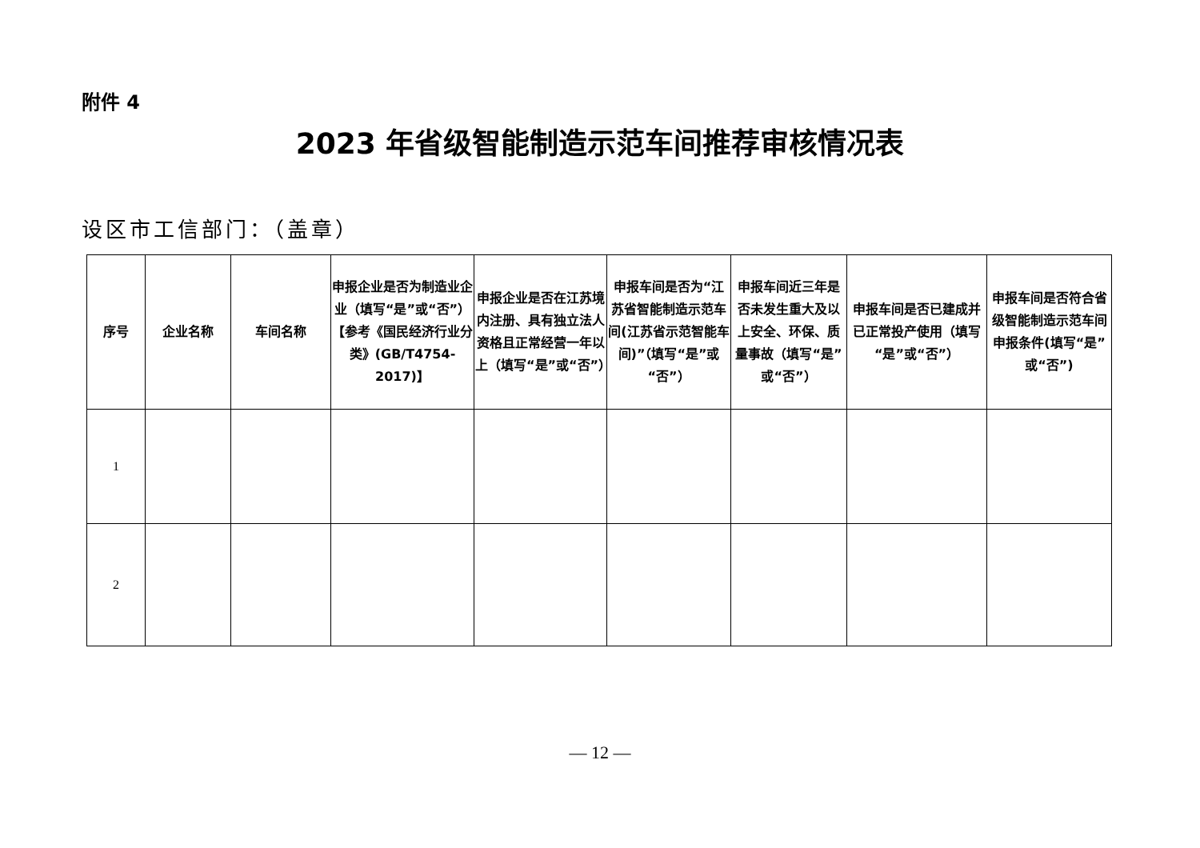附件 4
2023 年省级智能制造示范车间推荐审核情况表
设区市工信部门：（盖章）
| 序号 | 企业名称 | 车间名称 | 申报企业是否为制造业企业（填写“是”或“否”）【参考《国民经济行业分类》(GB/T4754-2017)】 | 申报企业是否在江苏境内注册、具有独立法人资格且正常经营一年以上（填写“是”或“否”） | 申报车间是否为“江苏省智能制造示范车间(江苏省示范智能车间)”（填写“是”或“否”） | 申报车间近三年是否未发生重大及以上安全、环保、质量事故（填写“是”或“否”） | 申报车间是否已建成并已正常投产使用（填写“是”或“否”） | 申报车间是否符合省级智能制造示范车间申报条件(填写“是”或“否”) |
| --- | --- | --- | --- | --- | --- | --- | --- | --- |
| 1 | | | | | | | | |
| 2 | | | | | | | | |
— 12 —